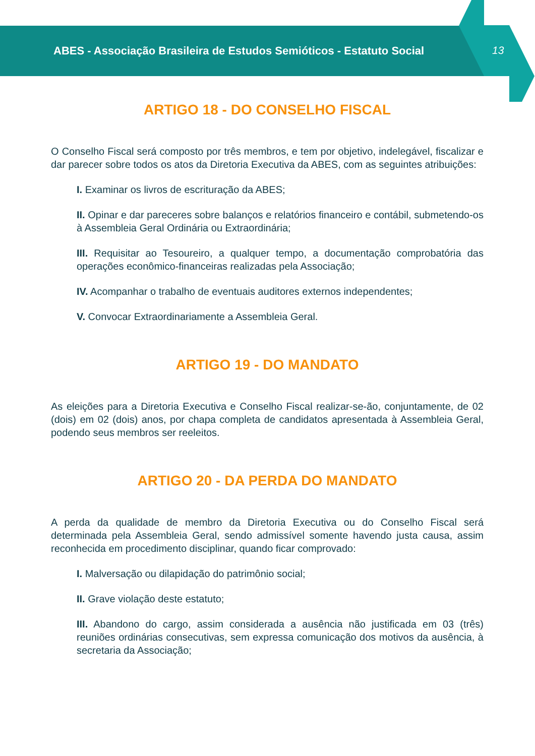ABES - Associação Brasileira de Estudos Semióticos - Estatuto Social 13
ARTIGO 18 - DO CONSELHO FISCAL
O Conselho Fiscal será composto por três membros, e tem por objetivo, indelegável, fiscalizar e dar parecer sobre todos os atos da Diretoria Executiva da ABES, com as seguintes atribuições:
I. Examinar os livros de escrituração da ABES;
II. Opinar e dar pareceres sobre balanços e relatórios financeiro e contábil, submetendo-os à Assembleia Geral Ordinária ou Extraordinária;
III. Requisitar ao Tesoureiro, a qualquer tempo, a documentação comprobatória das operações econômico-financeiras realizadas pela Associação;
IV. Acompanhar o trabalho de eventuais auditores externos independentes;
V. Convocar Extraordinariamente a Assembleia Geral.
ARTIGO 19 - DO MANDATO
As eleições para a Diretoria Executiva e Conselho Fiscal realizar-se-ão, conjuntamente, de 02 (dois) em 02 (dois) anos, por chapa completa de candidatos apresentada à Assembleia Geral, podendo seus membros ser reeleitos.
ARTIGO 20 - DA PERDA DO MANDATO
A perda da qualidade de membro da Diretoria Executiva ou do Conselho Fiscal será determinada pela Assembleia Geral, sendo admissível somente havendo justa causa, assim reconhecida em procedimento disciplinar, quando ficar comprovado:
I. Malversação ou dilapidação do patrimônio social;
II. Grave violação deste estatuto;
III. Abandono do cargo, assim considerada a ausência não justificada em 03 (três) reuniões ordinárias consecutivas, sem expressa comunicação dos motivos da ausência, à secretaria da Associação;